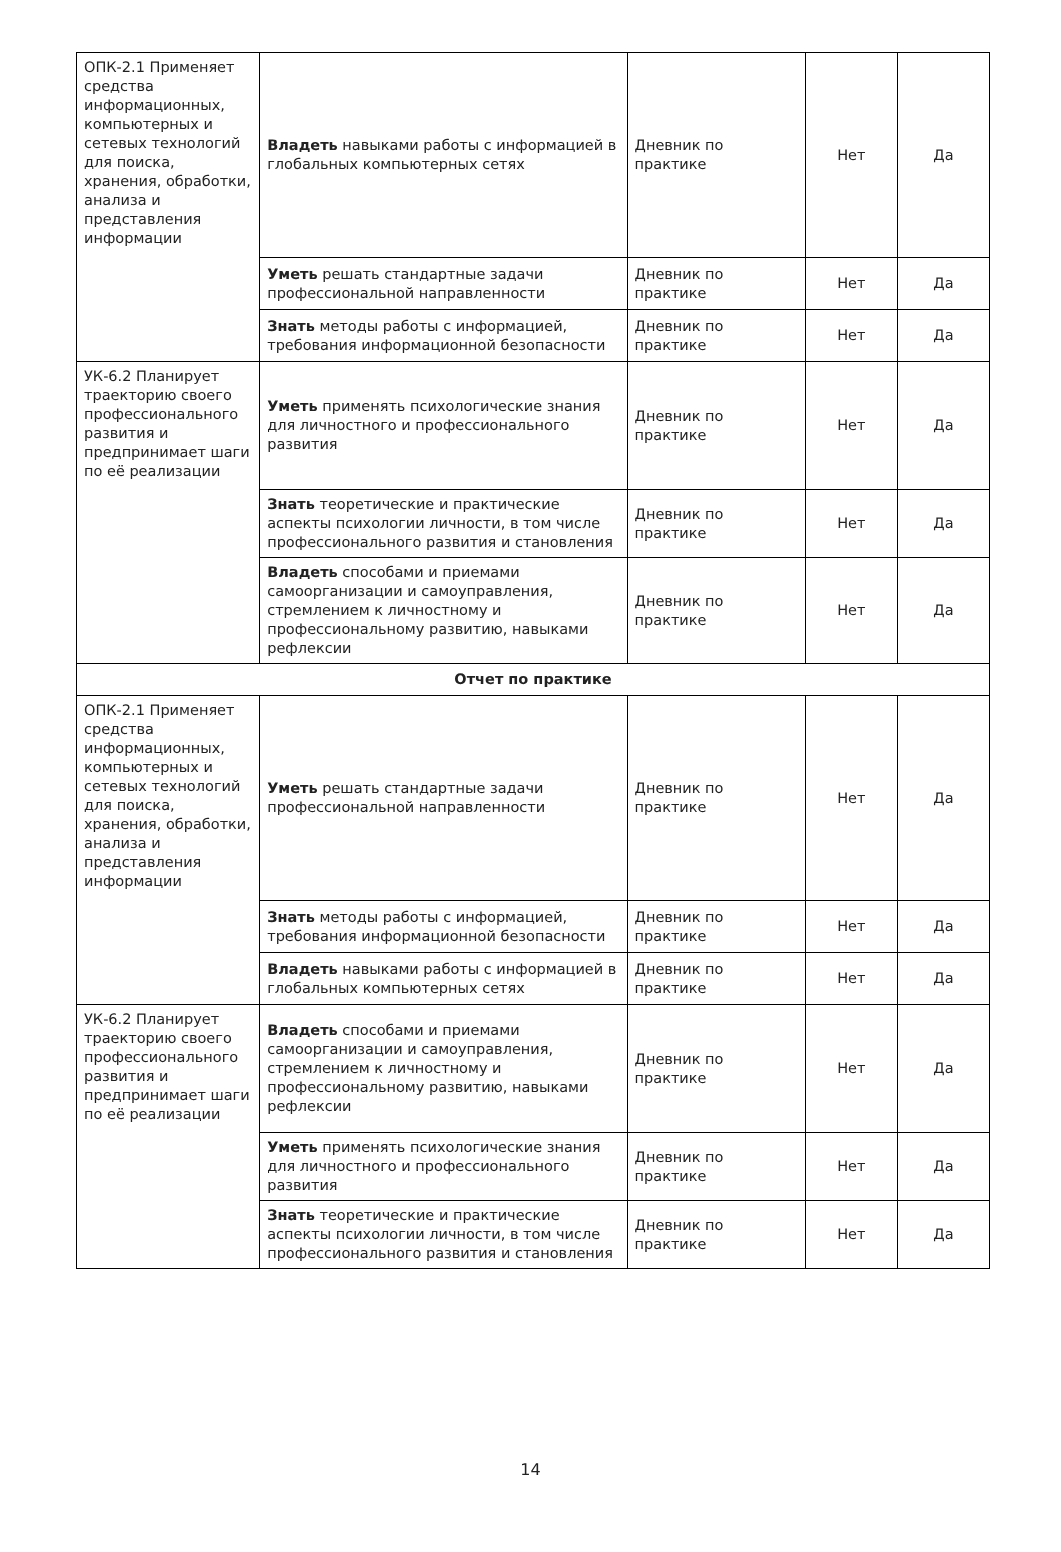| ОПК-2.1 Применяет средства информационных, компьютерных и сетевых технологий для поиска, хранения, обработки, анализа и представления информации | Владеть навыками работы с информацией в глобальных компьютерных сетях | Дневник по практике | Нет | Да |
| | Уметь решать стандартные задачи профессиональной направленности | Дневник по практике | Нет | Да |
| | Знать методы работы с информацией, требования информационной безопасности | Дневник по практике | Нет | Да |
| УК-6.2 Планирует траекторию своего профессионального развития и предпринимает шаги по её реализации | Уметь применять психологические знания для личностного и профессионального развития | Дневник по практике | Нет | Да |
| | Знать теоретические и практические аспекты психологии личности, в том числе профессионального развития и становления | Дневник по практике | Нет | Да |
| | Владеть способами и приемами самоорганизации и самоуправления, стремлением к личностному и профессиональному развитию, навыками рефлексии | Дневник по практике | Нет | Да |
| Отчет по практике | | | | |
| ОПК-2.1 Применяет средства информационных, компьютерных и сетевых технологий для поиска, хранения, обработки, анализа и представления информации | Уметь решать стандартные задачи профессиональной направленности | Дневник по практике | Нет | Да |
| | Знать методы работы с информацией, требования информационной безопасности | Дневник по практике | Нет | Да |
| | Владеть навыками работы с информацией в глобальных компьютерных сетях | Дневник по практике | Нет | Да |
| УК-6.2 Планирует траекторию своего профессионального развития и предпринимает шаги по её реализации | Владеть способами и приемами самоорганизации и самоуправления, стремлением к личностному и профессиональному развитию, навыками рефлексии | Дневник по практике | Нет | Да |
| | Уметь применять психологические знания для личностного и профессионального развития | Дневник по практике | Нет | Да |
| | Знать теоретические и практические аспекты психологии личности, в том числе профессионального развития и становления | Дневник по практике | Нет | Да |
14